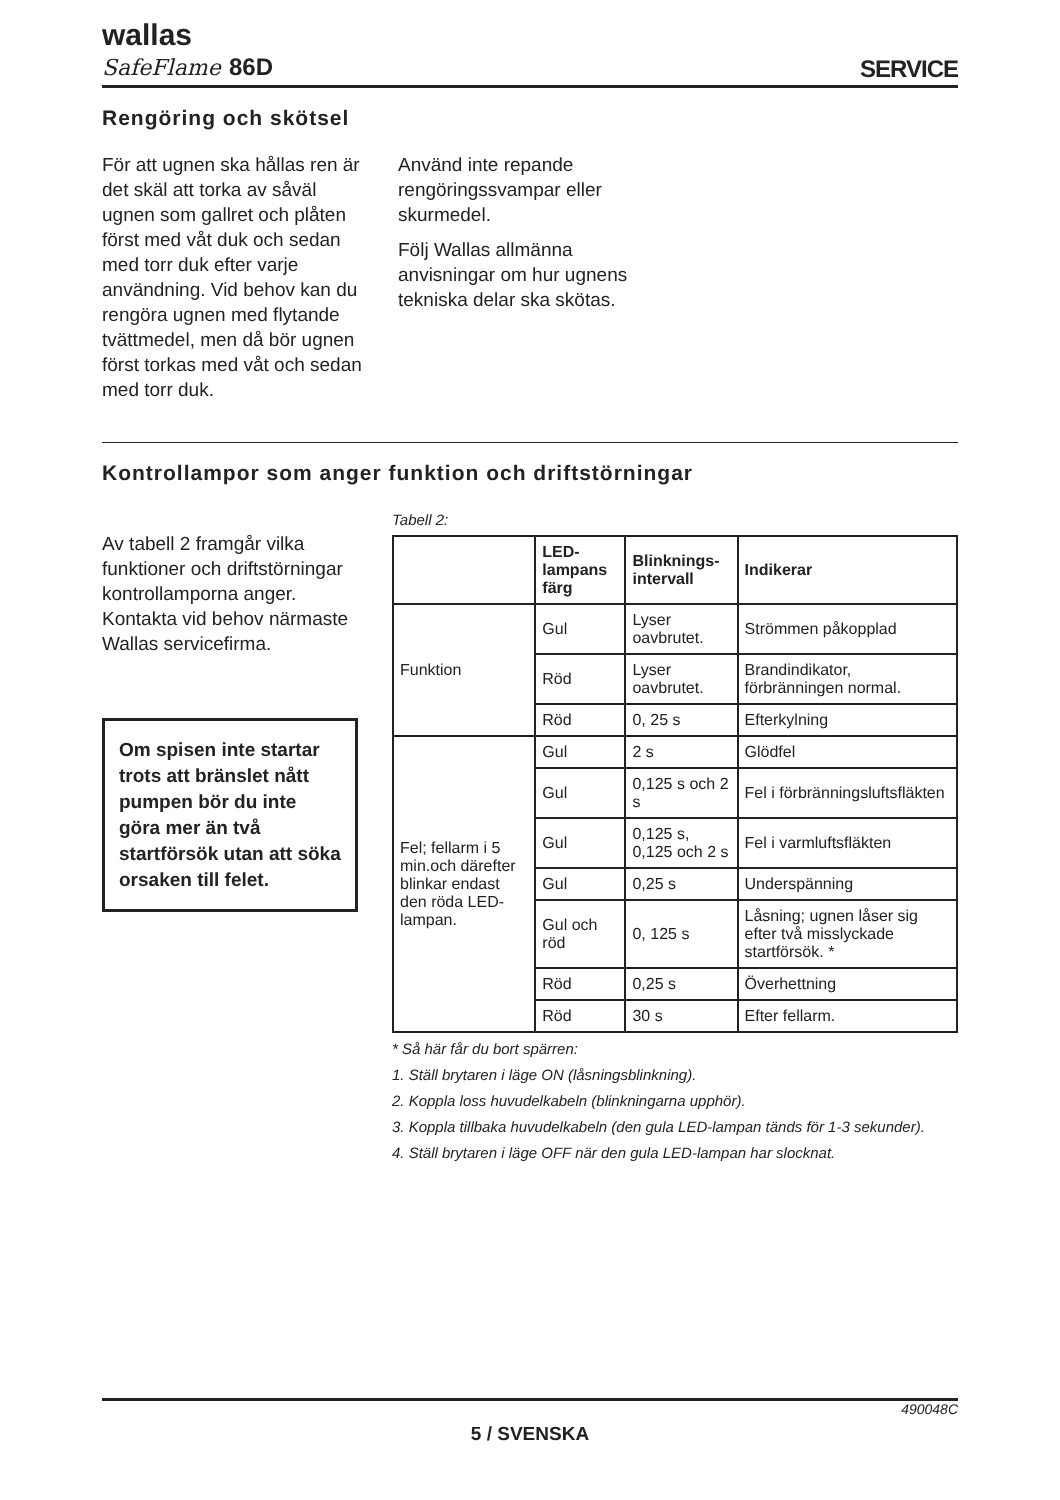wallas
SafeFlame 86D
SERVICE
Rengöring och skötsel
För att ugnen ska hållas ren är det skäl att torka av såväl ugnen som gallret och plåten först med våt duk och sedan med torr duk efter varje användning. Vid behov kan du rengöra ugnen med flytande tvättmedel, men då bör ugnen först torkas med våt och sedan med torr duk.
Använd inte repande rengöringssvampar eller skurmedel.
Följ Wallas allmänna anvisningar om hur ugnens tekniska delar ska skötas.
Kontrollampor som anger funktion och driftstörningar
Av tabell 2 framgår vilka funktioner och driftstörningar kontrollamporna anger. Kontakta vid behov närmaste Wallas servicefirma.
Om spisen inte startar trots att bränslet nått pumpen bör du inte göra mer än två startförsök utan att söka orsaken till felet.
Tabell 2:
| | LED-lampans färg | Blinknings-intervall | Indikerar |
| --- | --- | --- | --- |
| Funktion | Gul | Lyser oavbrutet. | Strömmen påkopplad |
| | Röd | Lyser oavbrutet. | Brandindikator, förbränningen normal. |
| | Röd | 0, 25 s | Efterkylning |
| Fel; fellarm i 5 min.och därefter blinkar endast den röda LED-lampan. | Gul | 2 s | Glödfel |
| | Gul | 0,125 s och 2 s | Fel i förbränningsluftsfläkten |
| | Gul | 0,125 s, 0,125 och 2 s | Fel i varmluftsfläkten |
| | Gul | 0,25 s | Underspänning |
| | Gul och röd | 0, 125 s | Låsning; ugnen låser sig efter två misslyckade startförsök. * |
| | Röd | 0,25 s | Överhettning |
| | Röd | 30 s | Efter fellarm. |
* Så här får du bort spärren:
1. Ställ brytaren i läge ON (låsningsblinkning).
2. Koppla loss huvudelkabeln (blinkningarna upphör).
3. Koppla tillbaka huvudelkabeln (den gula LED-lampan tänds för 1-3 sekunder).
4. Ställ brytaren i läge OFF när den gula LED-lampan har slocknat.
490048C
5 / SVENSKA